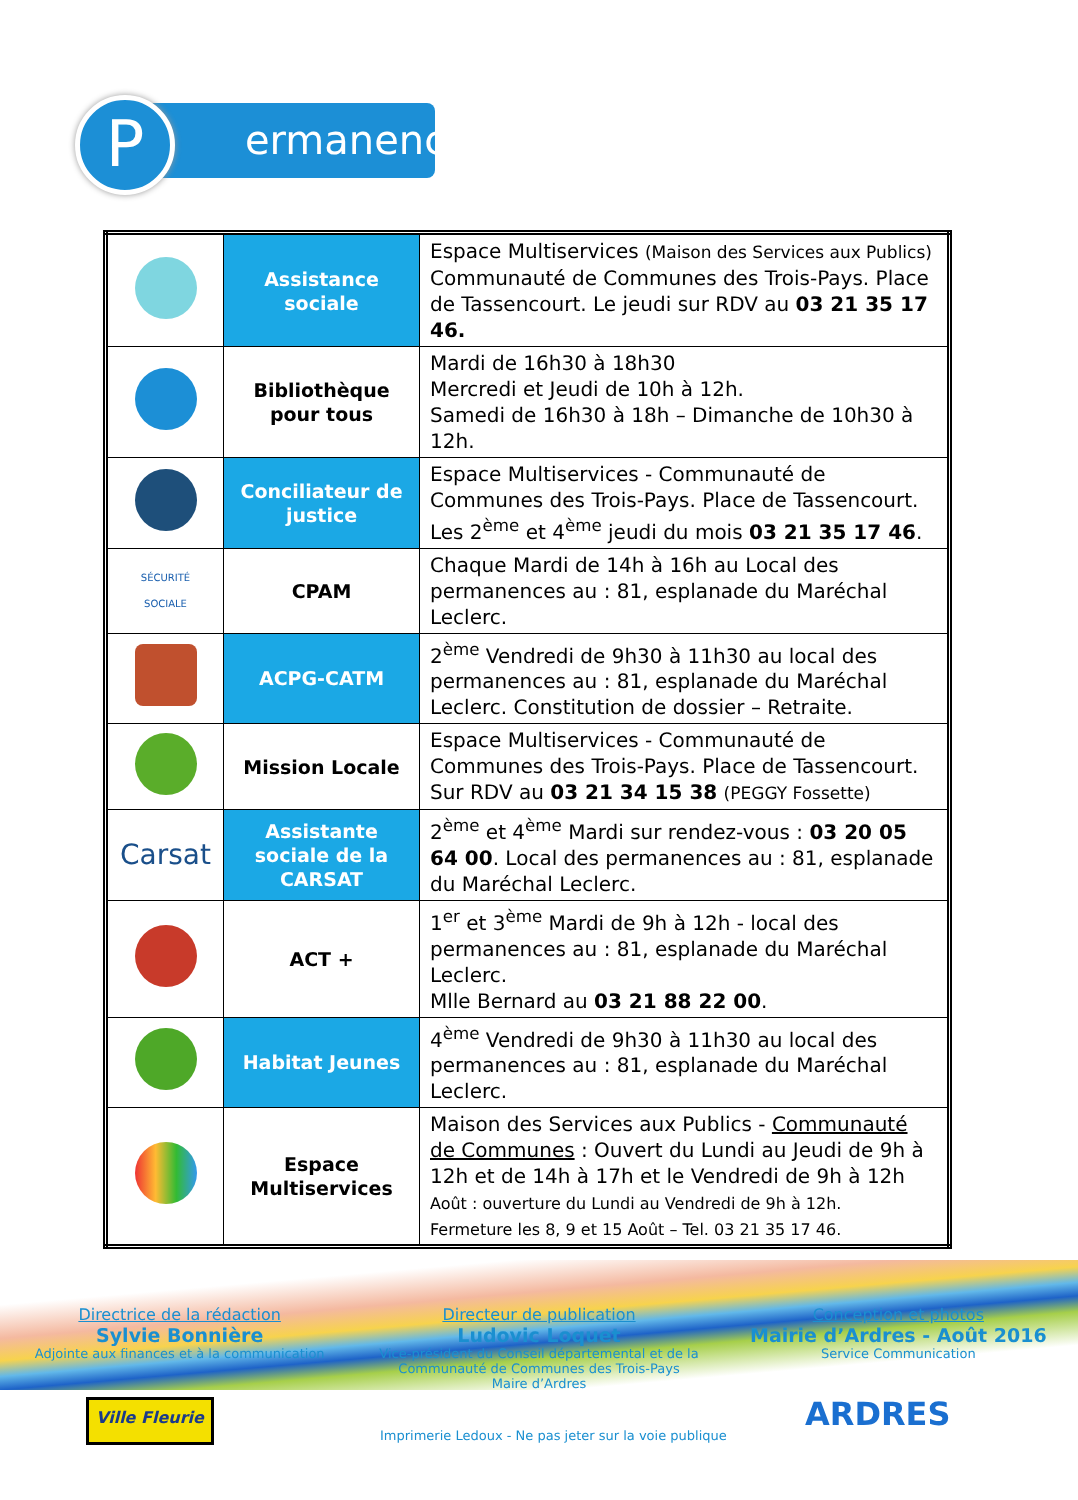ermanences
P
| | Assistance sociale | Espace Multiservices (Maison des Services aux Publics) Communauté de Communes des Trois-Pays. Place de Tassencourt. Le jeudi sur RDV au 03 21 35 17 46. |
| | Bibliothèque pour tous | Mardi de 16h30 à 18h30 Mercredi et Jeudi de 10h à 12h. Samedi de 16h30 à 18h – Dimanche de 10h30 à 12h. |
| | Conciliateur de justice | Espace Multiservices - Communauté de Communes des Trois-Pays. Place de Tassencourt. Les 2<sup>ème</sup> et 4<sup>ème</sup> jeudi du mois 03 21 35 17 46 . |
| SÉCURITÉ SOCIALE | CPAM | Chaque Mardi de 14h à 16h au Local des permanences au : 81, esplanade du Maréchal Leclerc. |
| | ACPG-CATM | 2<sup>ème</sup> Vendredi de 9h30 à 11h30 au local des permanences au : 81, esplanade du Maréchal Leclerc. Constitution de dossier – Retraite. |
| | Mission Locale | Espace Multiservices - Communauté de Communes des Trois-Pays. Place de Tassencourt. Sur RDV au 03 21 34 15 38 (PEGGY Fossette) |
| Carsat | Assistante sociale de la CARSAT | 2<sup>ème</sup> et 4<sup>ème</sup> Mardi sur rendez-vous : 03 20 05 64 00 . Local des permanences au : 81, esplanade du Maréchal Leclerc. |
| | ACT + | 1<sup>er</sup> et 3<sup>ème</sup> Mardi de 9h à 12h - local des permanences au : 81, esplanade du Maréchal Leclerc. Mlle Bernard au 03 21 88 22 00 . |
| | Habitat Jeunes | 4<sup>ème</sup> Vendredi de 9h30 à 11h30 au local des permanences au : 81, esplanade du Maréchal Leclerc. |
| | Espace Multiservices | Maison des Services aux Publics - Communauté de Communes : Ouvert du Lundi au Jeudi de 9h à 12h et de 14h à 17h et le Vendredi de 9h à 12h Août : ouverture du Lundi au Vendredi de 9h à 12h. Fermeture les 8, 9 et 15 Août – Tel. 03 21 35 17 46. |
Directrice de la rédaction
Sylvie Bonnière
Adjointe aux finances et à la communication
Directeur de publication
Ludovic Loquet
Vice-président du Conseil départemental et de la Communauté de Communes des Trois-Pays
Maire d’Ardres
Conception et photos
Mairie d’Ardres - Août 2016
Service Communication
Ville Fleurie
Imprimerie Ledoux - Ne pas jeter sur la voie publique
ARDRES